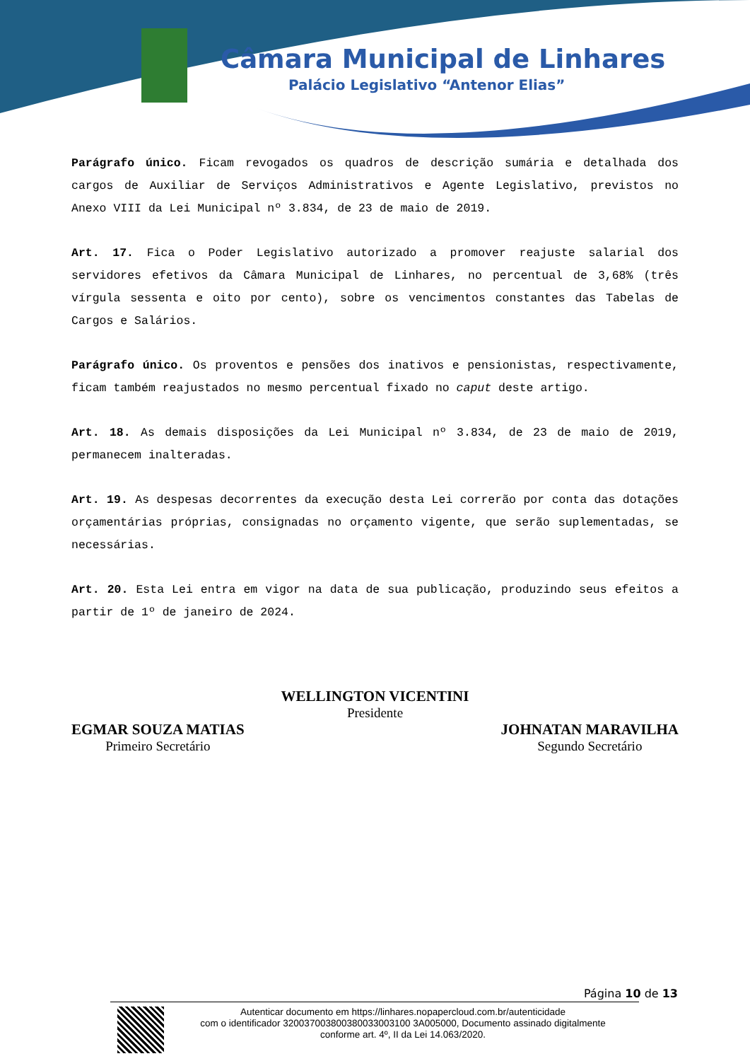Câmara Municipal de Linhares
Palácio Legislativo “Antenor Elias”
Parágrafo único. Ficam revogados os quadros de descrição sumária e detalhada dos cargos de Auxiliar de Serviços Administrativos e Agente Legislativo, previstos no Anexo VIII da Lei Municipal nº 3.834, de 23 de maio de 2019.
Art. 17. Fica o Poder Legislativo autorizado a promover reajuste salarial dos servidores efetivos da Câmara Municipal de Linhares, no percentual de 3,68% (três vírgula sessenta e oito por cento), sobre os vencimentos constantes das Tabelas de Cargos e Salários.
Parágrafo único. Os proventos e pensões dos inativos e pensionistas, respectivamente, ficam também reajustados no mesmo percentual fixado no caput deste artigo.
Art. 18. As demais disposições da Lei Municipal nº 3.834, de 23 de maio de 2019, permanecem inalteradas.
Art. 19. As despesas decorrentes da execução desta Lei correrão por conta das dotações orçamentárias próprias, consignadas no orçamento vigente, que serão suplementadas, se necessárias.
Art. 20. Esta Lei entra em vigor na data de sua publicação, produzindo seus efeitos a partir de 1º de janeiro de 2024.
WELLINGTON VICENTINI
Presidente
EGMAR SOUZA MATIAS
Primeiro Secretário
JOHNATAN MARAVILHA
Segundo Secretário
Página 10 de 13
Autenticar documento em https://linhares.nopapercloud.com.br/autenticidade
com o identificador 320037003800380033003100 3A005000, Documento assinado digitalmente
conforme art. 4º, II da Lei 14.063/2020.